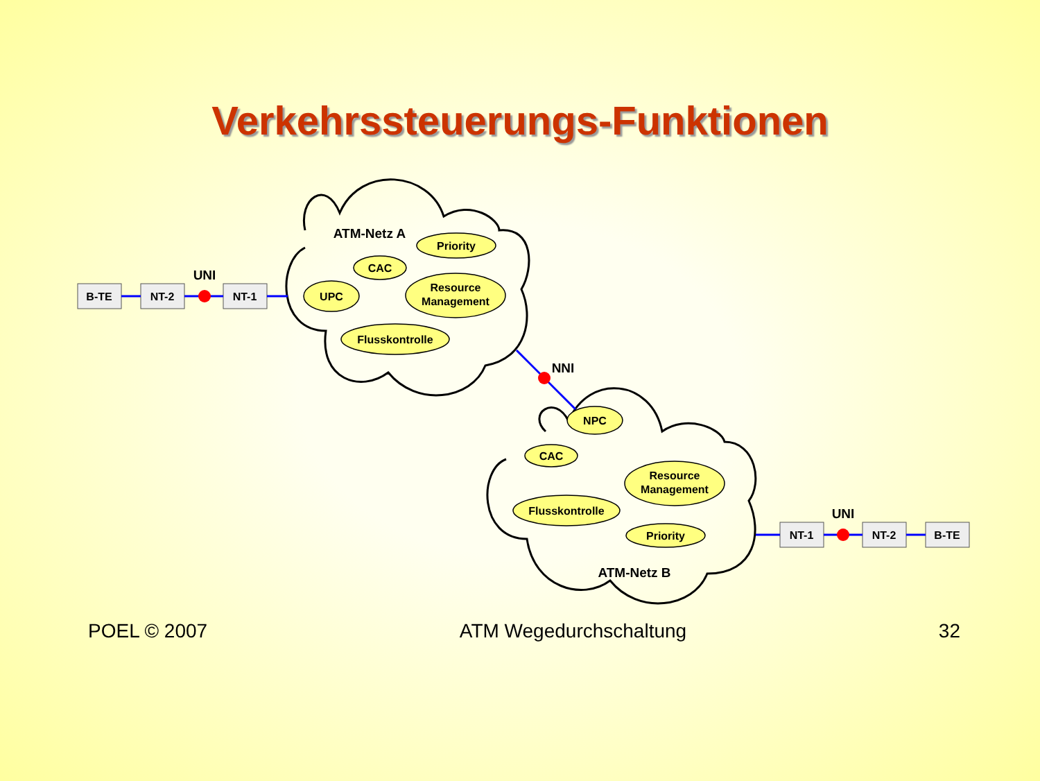Verkehrssteuerungs-Funktionen
B-TE
NT-2
NT-1
UNI
ATM-Netz A
Priority
CAC
UPC
Resource
Management
Flusskontrolle
NNI
NPC
CAC
Resource
Management
Flusskontrolle
Priority
ATM-Netz B
NT-1
UNI
NT-2
B-TE
POEL © 2007 ATM Wegedurchschaltung 32